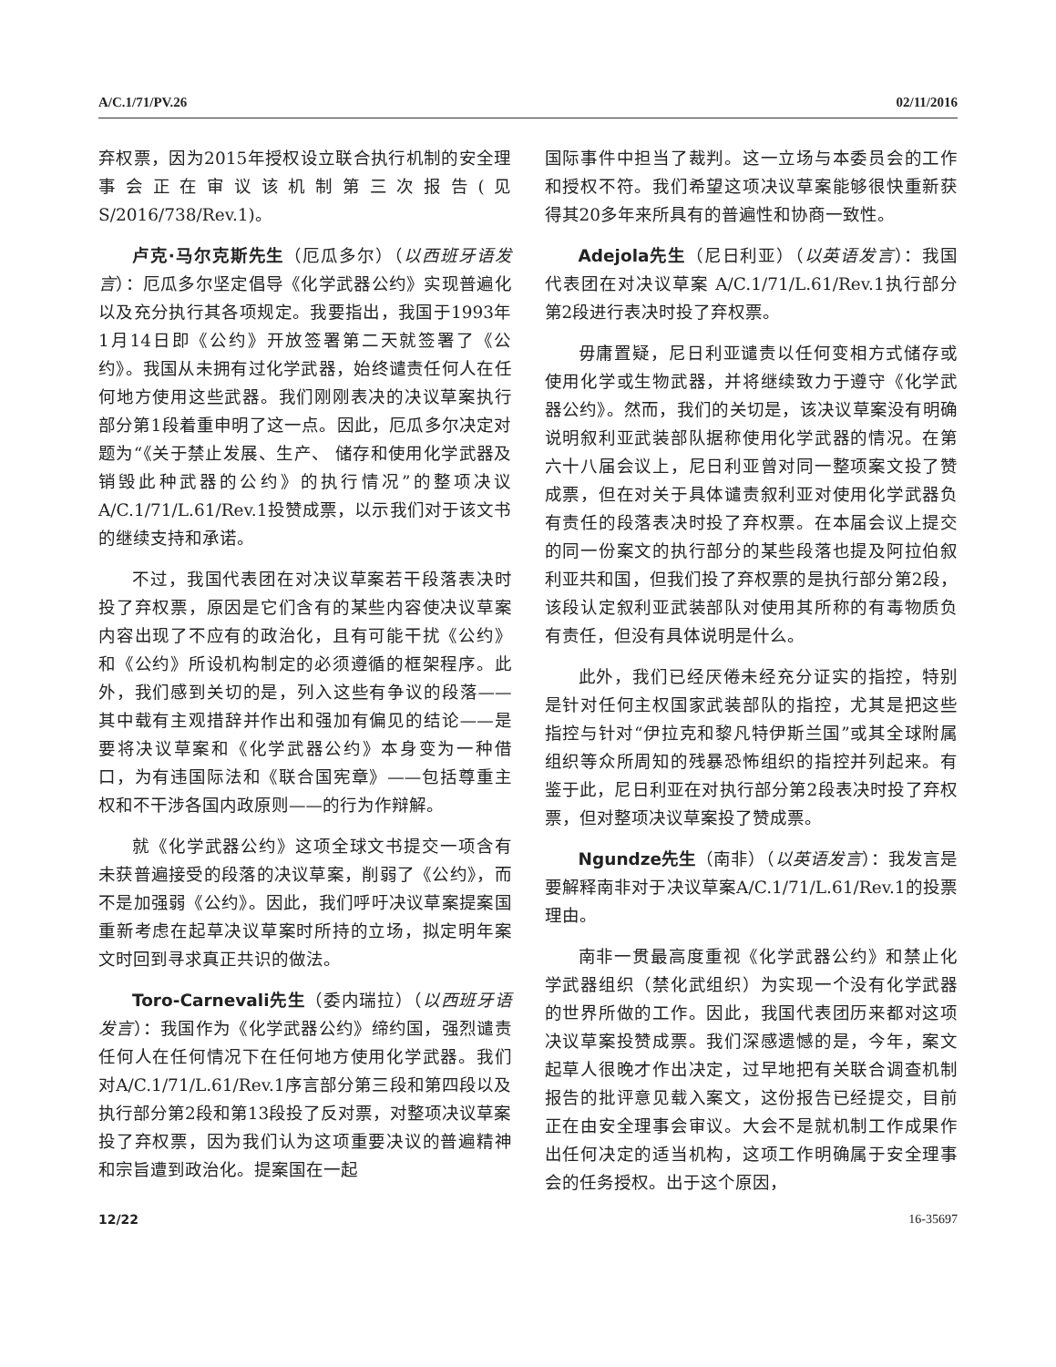A/C.1/71/PV.26 02/11/2016
弃权票，因为2015年授权设立联合执行机制的安全理事会正在审议该机制第三次报告(见S/2016/738/Rev.1)。
卢克·马尔克斯先生（厄瓜多尔）（以西班牙语发言）：厄瓜多尔坚定倡导《化学武器公约》实现普遍化以及充分执行其各项规定。我要指出，我国于1993年1月14日即《公约》开放签署第二天就签署了《公约》。我国从未拥有过化学武器，始终谴责任何人在任何地方使用这些武器。我们刚刚表决的决议草案执行部分第1段着重申明了这一点。因此，厄瓜多尔决定对题为“《关于禁止发展、生产、 储存和使用化学武器及销毁此种武器的公约》的执行情况”的整项决议A/C.1/71/L.61/Rev.1投赞成票，以示我们对于该文书的继续支持和承诺。
不过，我国代表团在对决议草案若干段落表决时投了弃权票，原因是它们含有的某些内容使决议草案内容出现了不应有的政治化，且有可能干扰《公约》和《公约》所设机构制定的必须遵循的框架程序。此外，我们感到关切的是，列入这些有争议的段落——其中载有主观措辞并作出和强加有偏见的结论——是要将决议草案和《化学武器公约》本身变为一种借口，为有违国际法和《联合国宪章》——包括尊重主权和不干涉各国内政原则——的行为作辩解。
就《化学武器公约》这项全球文书提交一项含有未获普遍接受的段落的决议草案，削弱了《公约》，而不是加强弱《公约》。因此，我们呼吁决议草案提案国重新考虑在起草决议草案时所持的立场，拟定明年案文时回到寻求真正共识的做法。
Toro-Carnevali先生（委内瑞拉）（以西班牙语发言）：我国作为《化学武器公约》缔约国，强烈谴责任何人在任何情况下在任何地方使用化学武器。我们对A/C.1/71/L.61/Rev.1序言部分第三段和第四段以及执行部分第2段和第13段投了反对票，对整项决议草案投了弃权票，因为我们认为这项重要决议的普遍精神和宗旨遭到政治化。提案国在一起
国际事件中担当了裁判。这一立场与本委员会的工作和授权不符。我们希望这项决议草案能够很快重新获得其20多年来所具有的普遍性和协商一致性。
Adejola先生（尼日利亚）（以英语发言）：我国代表团在对决议草案 A/C.1/71/L.61/Rev.1执行部分第2段进行表决时投了弃权票。
毋庸置疑，尼日利亚谴责以任何变相方式储存或使用化学或生物武器，并将继续致力于遵守《化学武器公约》。然而，我们的关切是，该决议草案没有明确说明叙利亚武装部队据称使用化学武器的情况。在第六十八届会议上，尼日利亚曾对同一整项案文投了赞成票，但在对关于具体谴责叙利亚对使用化学武器负有责任的段落表决时投了弃权票。在本届会议上提交的同一份案文的执行部分的某些段落也提及阿拉伯叙利亚共和国，但我们投了弃权票的是执行部分第2段，该段认定叙利亚武装部队对使用其所称的有毒物质负有责任，但没有具体说明是什么。
此外，我们已经厌倦未经充分证实的指控，特别是针对任何主权国家武装部队的指控，尤其是把这些指控与针对“伊拉克和黎凡特伊斯兰国”或其全球附属组织等众所周知的残暴恐怖组织的指控并列起来。有鉴于此，尼日利亚在对执行部分第2段表决时投了弃权票，但对整项决议草案投了赞成票。
Ngundze先生（南非）（以英语发言）：我发言是要解释南非对于决议草案A/C.1/71/L.61/Rev.1的投票理由。
南非一贯最高度重视《化学武器公约》和禁止化学武器组织（禁化武组织）为实现一个没有化学武器的世界所做的工作。因此，我国代表团历来都对这项决议草案投赞成票。我们深感遗憾的是，今年，案文起草人很晚才作出决定，过早地把有关联合调查机制报告的批评意见载入案文，这份报告已经提交，目前正在由安全理事会审议。大会不是就机制工作成果作出任何决定的适当机构，这项工作明确属于安全理事会的任务授权。出于这个原因，
12/22 16-35697